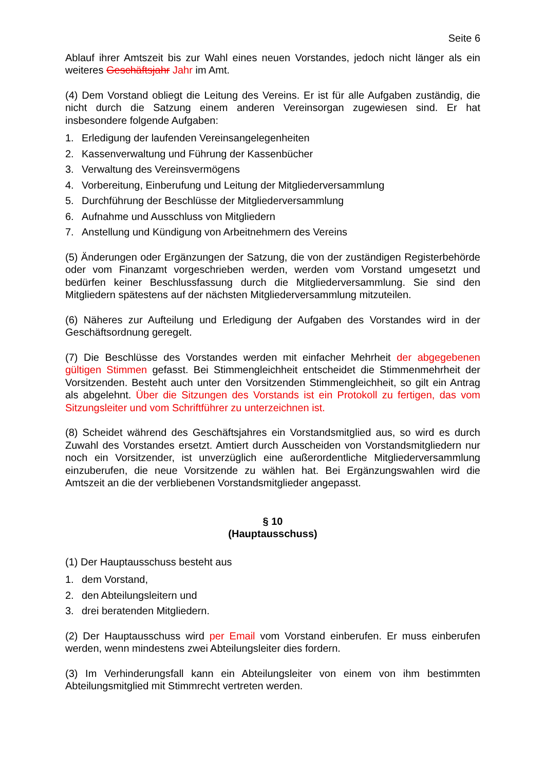Seite 6
Ablauf ihrer Amtszeit bis zur Wahl eines neuen Vorstandes, jedoch nicht länger als ein weiteres Geschäftsjahr Jahr im Amt.
(4) Dem Vorstand obliegt die Leitung des Vereins. Er ist für alle Aufgaben zuständig, die nicht durch die Satzung einem anderen Vereinsorgan zugewiesen sind. Er hat insbesondere folgende Aufgaben:
1. Erledigung der laufenden Vereinsangelegenheiten
2. Kassenverwaltung und Führung der Kassenbücher
3. Verwaltung des Vereinsvermögens
4. Vorbereitung, Einberufung und Leitung der Mitgliederversammlung
5. Durchführung der Beschlüsse der Mitgliederversammlung
6. Aufnahme und Ausschluss von Mitgliedern
7. Anstellung und Kündigung von Arbeitnehmern des Vereins
(5) Änderungen oder Ergänzungen der Satzung, die von der zuständigen Registerbehörde oder vom Finanzamt vorgeschrieben werden, werden vom Vorstand umgesetzt und bedürfen keiner Beschlussfassung durch die Mitgliederversammlung. Sie sind den Mitgliedern spätestens auf der nächsten Mitgliederversammlung mitzuteilen.
(6) Näheres zur Aufteilung und Erledigung der Aufgaben des Vorstandes wird in der Geschäftsordnung geregelt.
(7) Die Beschlüsse des Vorstandes werden mit einfacher Mehrheit der abgegebenen gültigen Stimmen gefasst. Bei Stimmengleichheit entscheidet die Stimmenmehrheit der Vorsitzenden. Besteht auch unter den Vorsitzenden Stimmengleichheit, so gilt ein Antrag als abgelehnt. Über die Sitzungen des Vorstands ist ein Protokoll zu fertigen, das vom Sitzungsleiter und vom Schriftführer zu unterzeichnen ist.
(8) Scheidet während des Geschäftsjahres ein Vorstandsmitglied aus, so wird es durch Zuwahl des Vorstandes ersetzt. Amtiert durch Ausscheiden von Vorstandsmitgliedern nur noch ein Vorsitzender, ist unverzüglich eine außerordentliche Mitgliederversammlung einzuberufen, die neue Vorsitzende zu wählen hat. Bei Ergänzungswahlen wird die Amtszeit an die der verbliebenen Vorstandsmitglieder angepasst.
§ 10
(Hauptausschuss)
(1) Der Hauptausschuss besteht aus
1. dem Vorstand,
2. den Abteilungsleitern und
3. drei beratenden Mitgliedern.
(2) Der Hauptausschuss wird per Email vom Vorstand einberufen. Er muss einberufen werden, wenn mindestens zwei Abteilungsleiter dies fordern.
(3) Im Verhinderungsfall kann ein Abteilungsleiter von einem von ihm bestimmten Abteilungsmitglied mit Stimmrecht vertreten werden.